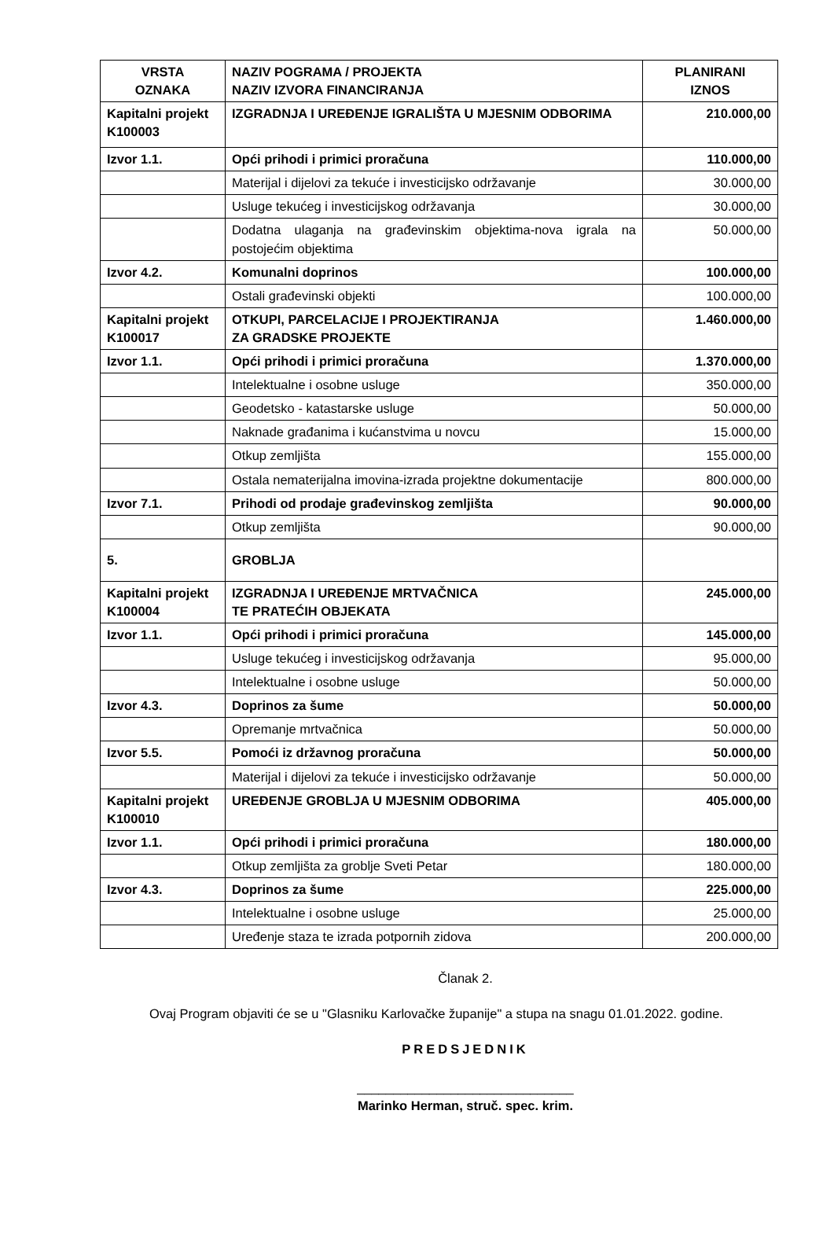| VRSTA OZNAKA | NAZIV POGRAMA / PROJEKTA NAZIV IZVORA FINANCIRANJA | PLANIRANI IZNOS |
| --- | --- | --- |
| Kapitalni projekt K100003 | IZGRADNJA I UREĐENJE IGRALIŠTA U MJESNIM ODBORIMA | 210.000,00 |
| Izvor 1.1. | Opći prihodi i primici proračuna | 110.000,00 |
| | Materijal i dijelovi za tekuće i investicijsko održavanje | 30.000,00 |
| | Usluge tekućeg i investicijskog održavanja | 30.000,00 |
| | Dodatna ulaganja na građevinskim objektima-nova igrala na postojećim objektima | 50.000,00 |
| Izvor 4.2. | Komunalni doprinos | 100.000,00 |
| | Ostali građevinski objekti | 100.000,00 |
| Kapitalni projekt K100017 | OTKUPI, PARCELACIJE I PROJEKTIRANJA ZA GRADSKE PROJEKTE | 1.460.000,00 |
| Izvor 1.1. | Opći prihodi i primici proračuna | 1.370.000,00 |
| | Intelektualne i osobne usluge | 350.000,00 |
| | Geodetsko - katastarske usluge | 50.000,00 |
| | Naknade građanima i kućanstvima u novcu | 15.000,00 |
| | Otkup zemljišta | 155.000,00 |
| | Ostala nematerijalna imovina-izrada projektne dokumentacije | 800.000,00 |
| Izvor 7.1. | Prihodi od prodaje građevinskog zemljišta | 90.000,00 |
| | Otkup zemljišta | 90.000,00 |
| 5. | GROBLJA | |
| Kapitalni projekt K100004 | IZGRADNJA I UREĐENJE MRTVAČNICA TE PRATEĆIH OBJEKATA | 245.000,00 |
| Izvor 1.1. | Opći prihodi i primici proračuna | 145.000,00 |
| | Usluge tekućeg i investicijskog održavanja | 95.000,00 |
| | Intelektualne i osobne usluge | 50.000,00 |
| Izvor 4.3. | Doprinos za šume | 50.000,00 |
| | Opremanje mrtvačnica | 50.000,00 |
| Izvor 5.5. | Pomoći iz državnog proračuna | 50.000,00 |
| | Materijal i dijelovi za tekuće i investicijsko održavanje | 50.000,00 |
| Kapitalni projekt K100010 | UREĐENJE GROBLJA U MJESNIM ODBORIMA | 405.000,00 |
| Izvor 1.1. | Opći prihodi i primici proračuna | 180.000,00 |
| | Otkup zemljišta za groblje Sveti Petar | 180.000,00 |
| Izvor 4.3. | Doprinos za šume | 225.000,00 |
| | Intelektualne i osobne usluge | 25.000,00 |
| | Uređenje staza te izrada potpornih zidova | 200.000,00 |
Članak 2.
Ovaj Program objaviti će se u "Glasniku Karlovačke županije" a stupa na snagu 01.01.2022. godine.
PREDSJEDNIK
______________________________
Marinko Herman, struč. spec. krim.